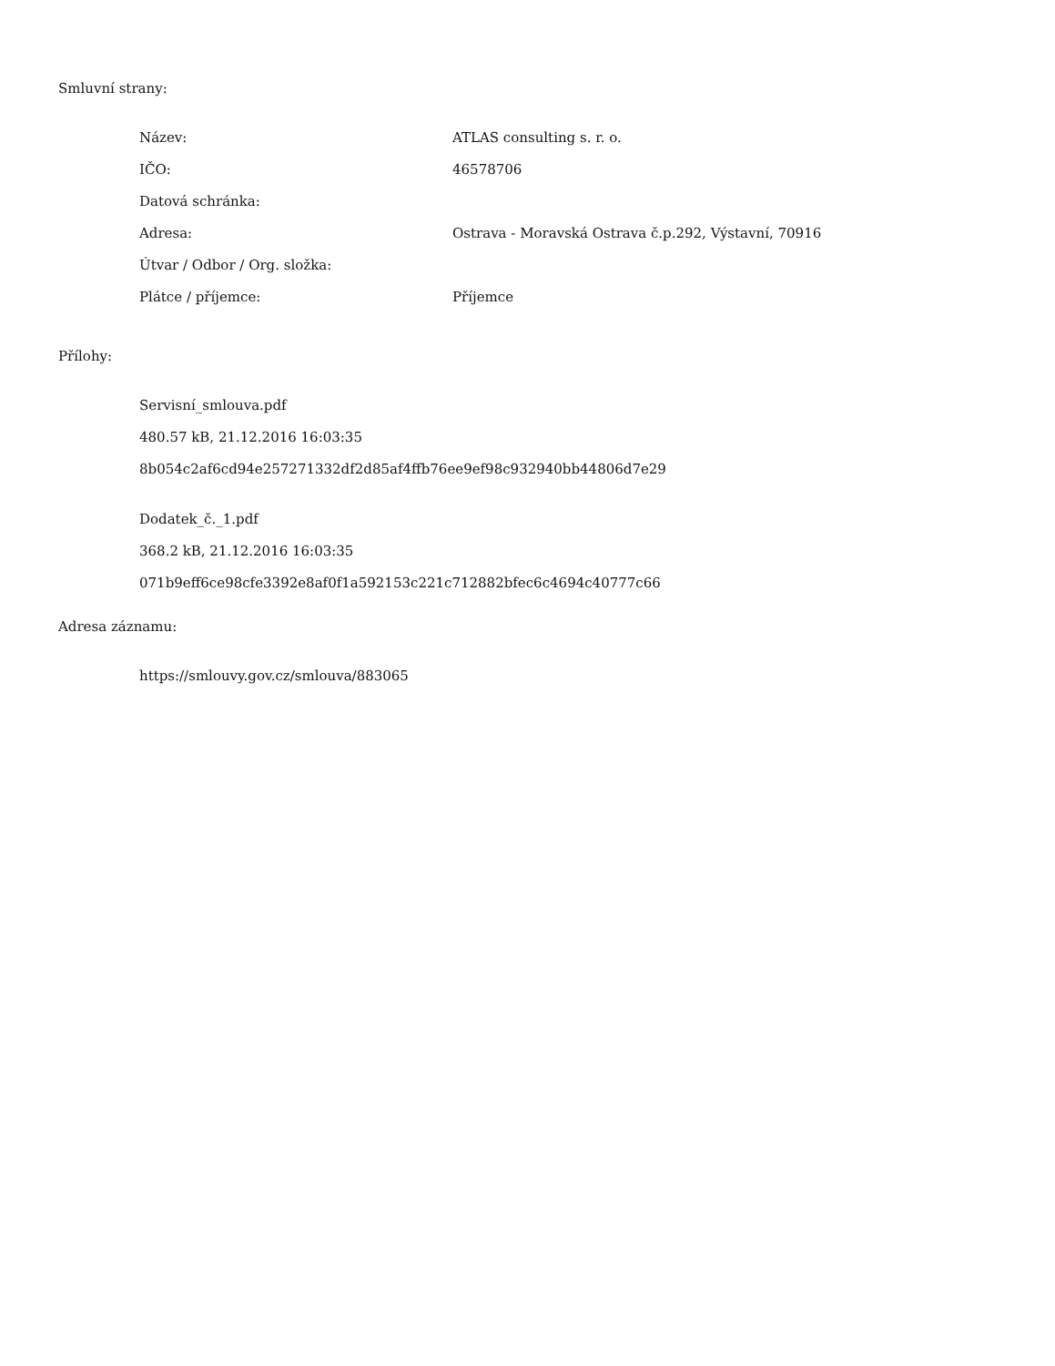Smluvní strany:
| Název: | ATLAS consulting s. r. o. |
| IČO: | 46578706 |
| Datová schránka: | |
| Adresa: | Ostrava - Moravská Ostrava č.p.292, Výstavní, 70916 |
| Útvar / Odbor / Org. složka: | |
| Plátce / příjemce: | Příjemce |
Přílohy:
Servisní_smlouva.pdf
480.57 kB, 21.12.2016 16:03:35
8b054c2af6cd94e257271332df2d85af4ffb76ee9ef98c932940bb44806d7e29
Dodatek_č._1.pdf
368.2 kB, 21.12.2016 16:03:35
071b9eff6ce98cfe3392e8af0f1a592153c221c712882bfec6c4694c40777c66
Adresa záznamu:
https://smlouvy.gov.cz/smlouva/883065